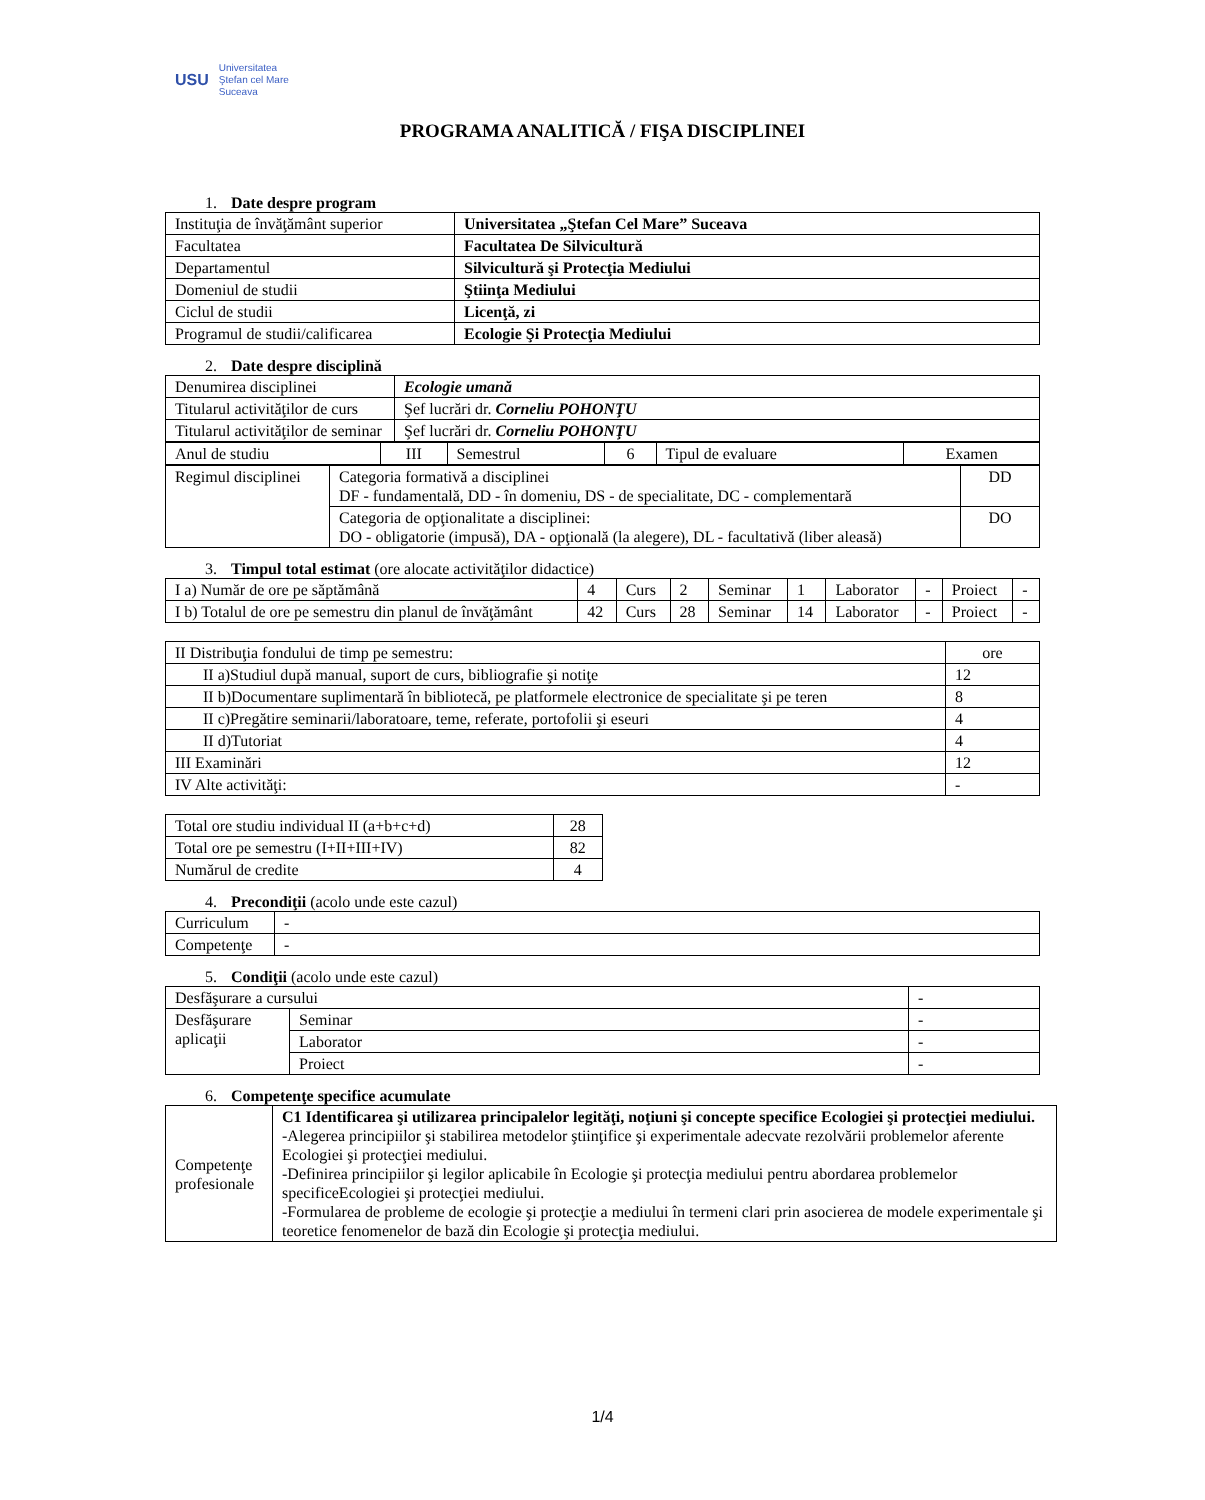USU
Universitatea
Ştefan cel Mare
Suceava
PROGRAMA ANALITICĂ / FIŞA DISCIPLINEI
1. Date despre program
| Instituţia de învăţământ superior | Universitatea „Ştefan Cel Mare” Suceava |
| Facultatea | Facultatea De Silvicultură |
| Departamentul | Silvicultură şi Protecţia Mediului |
| Domeniul de studii | Ştiinţa Mediului |
| Ciclul de studii | Licenţă, zi |
| Programul de studii/calificarea | Ecologie Şi Protecţia Mediului |
2. Date despre disciplină
| Denumirea disciplinei | Ecologie umană | |
| Titularul activităţilor de curs | | Şef lucrări dr. Corneliu POHONŢU |
| Titularul activităţilor de seminar | | Şef lucrări dr. Corneliu POHONŢU |
| Anul de studiu | III | Semestrul | 6 | Tipul de evaluare | Examen |
| Regimul disciplinei | Categoria formativă a disciplinei DF - fundamentală, DD - în domeniu, DS - de specialitate, DC - complementară | DD |
| | Categoria de opţionalitate a disciplinei: DO - obligatorie (impusă), DA - opţională (la alegere), DL - facultativă (liber aleasă) | DO |
3. Timpul total estimat (ore alocate activităţilor didactice)
| I a) Număr de ore pe săptămână | 4 | Curs | 2 | Seminar | 1 | Laborator | - | Proiect | - |
| I b) Totalul de ore pe semestru din planul de învăţământ | 42 | Curs | 28 | Seminar | 14 | Laborator | - | Proiect | - |
| II Distribuţia fondului de timp pe semestru: | ore |
| II a)Studiul după manual, suport de curs, bibliografie şi notiţe | 12 |
| II b)Documentare suplimentară în bibliotecă, pe platformele electronice de specialitate şi pe teren | 8 |
| II c)Pregătire seminarii/laboratoare, teme, referate, portofolii şi eseuri | 4 |
| II d)Tutoriat | 4 |
| III Examinări | 12 |
| IV Alte activităţi: | - |
| Total ore studiu individual II (a+b+c+d) | 28 |
| Total ore pe semestru (I+II+III+IV) | 82 |
| Numărul de credite | 4 |
4. Precondiţii (acolo unde este cazul)
| Curriculum | - |
| Competenţe | - |
5. Condiţii (acolo unde este cazul)
| Desfăşurare a cursului | | - |
| Desfăşurare aplicaţii | Seminar | - |
| | Laborator | - |
| | Proiect | - |
6. Competenţe specifice acumulate
| Competenţe profesionale | C1 Identificarea şi utilizarea principalelor legităţi, noţiuni şi concepte specifice Ecologiei şi protecţiei mediului. -Alegerea principiilor şi stabilirea metodelor ştiinţifice şi experimentale adecvate rezolvării problemelor aferente Ecologiei şi protecţiei mediului. -Definirea principiilor şi legilor aplicabile în Ecologie şi protecţia mediului pentru abordarea problemelor specificeEcologiei şi protecţiei mediului. -Formularea de probleme de ecologie şi protecţie a mediului în termeni clari prin asocierea de modele experimentale şi teoretice fenomenelor de bază din Ecologie şi protecţia mediului. |
1/4